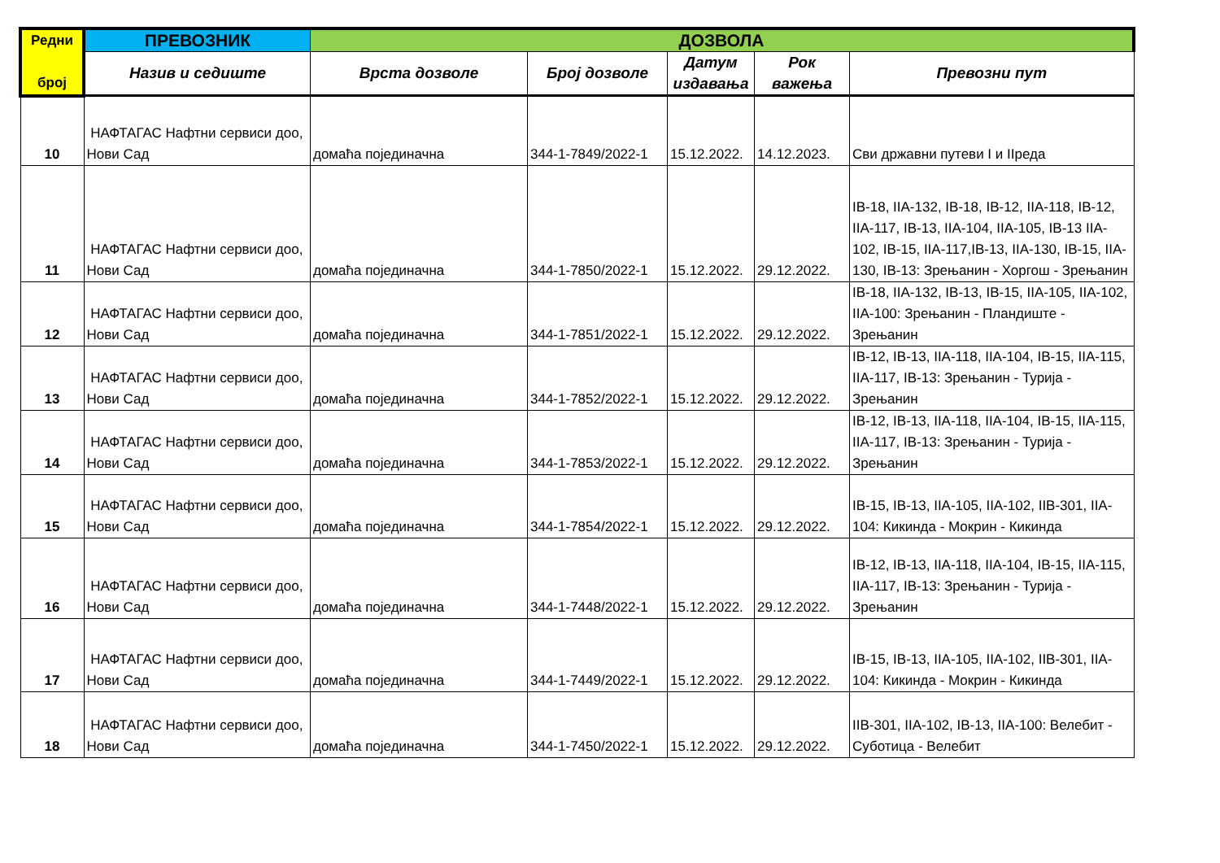| Редни број | ПРЕВОЗНИК | ДОЗВОЛА | | | | |
| --- | --- | --- | --- | --- | --- | --- |
| | Назив и седиште | Врста дозволе | Број дозволе | Датум издавања | Рок важења | Превозни пут |
| 10 | НАФТАГАС Нафтни сервиси доо, Нови Сад | домаћа појединачна | 344-1-7849/2022-1 | 15.12.2022. | 14.12.2023. | Сви државни путеви I и IIреда |
| 11 | НАФТАГАС Нафтни сервиси доо, Нови Сад | домаћа појединачна | 344-1-7850/2022-1 | 15.12.2022. | 29.12.2022. | IB-18, IIA-132, IB-18, IB-12, IIA-118, IB-12, IIA-117, IB-13, IIA-104, IIA-105, IB-13 IIA-102, IB-15, IIA-117,IB-13, IIA-130, IB-15, IIA-130, IB-13: Зрењанин - Хоргош - Зрењанин |
| 12 | НАФТАГАС Нафтни сервиси доо, Нови Сад | домаћа појединачна | 344-1-7851/2022-1 | 15.12.2022. | 29.12.2022. | IB-18, IIA-132, IB-13, IB-15, IIA-105, IIA-102, IIA-100: Зрењанин - Пландиште - Зрењанин |
| 13 | НАФТАГАС Нафтни сервиси доо, Нови Сад | домаћа појединачна | 344-1-7852/2022-1 | 15.12.2022. | 29.12.2022. | IB-12, IB-13, IIA-118, IIA-104, IB-15, IIA-115, IIA-117, IB-13: Зрењанин - Турија - Зрењанин |
| 14 | НАФТАГАС Нафтни сервиси доо, Нови Сад | домаћа појединачна | 344-1-7853/2022-1 | 15.12.2022. | 29.12.2022. | IB-12, IB-13, IIA-118, IIA-104, IB-15, IIA-115, IIA-117, IB-13: Зрењанин - Турија - Зрењанин |
| 15 | НАФТАГАС Нафтни сервиси доо, Нови Сад | домаћа појединачна | 344-1-7854/2022-1 | 15.12.2022. | 29.12.2022. | IB-15, IB-13, IIA-105, IIA-102, IIB-301, IIA-104: Кикинда - Мокрин - Кикинда |
| 16 | НАФТАГАС Нафтни сервиси доо, Нови Сад | домаћа појединачна | 344-1-7448/2022-1 | 15.12.2022. | 29.12.2022. | IB-12, IB-13, IIA-118, IIA-104, IB-15, IIA-115, IIA-117, IB-13: Зрењанин - Турија - Зрењанин |
| 17 | НАФТАГАС Нафтни сервиси доо, Нови Сад | домаћа појединачна | 344-1-7449/2022-1 | 15.12.2022. | 29.12.2022. | IB-15, IB-13, IIA-105, IIA-102, IIB-301, IIA-104: Кикинда - Мокрин - Кикинда |
| 18 | НАФТАГАС Нафтни сервиси доо, Нови Сад | домаћа појединачна | 344-1-7450/2022-1 | 15.12.2022. | 29.12.2022. | IIB-301, IIA-102, IB-13, IIA-100: Велебит - Суботица - Велебит |